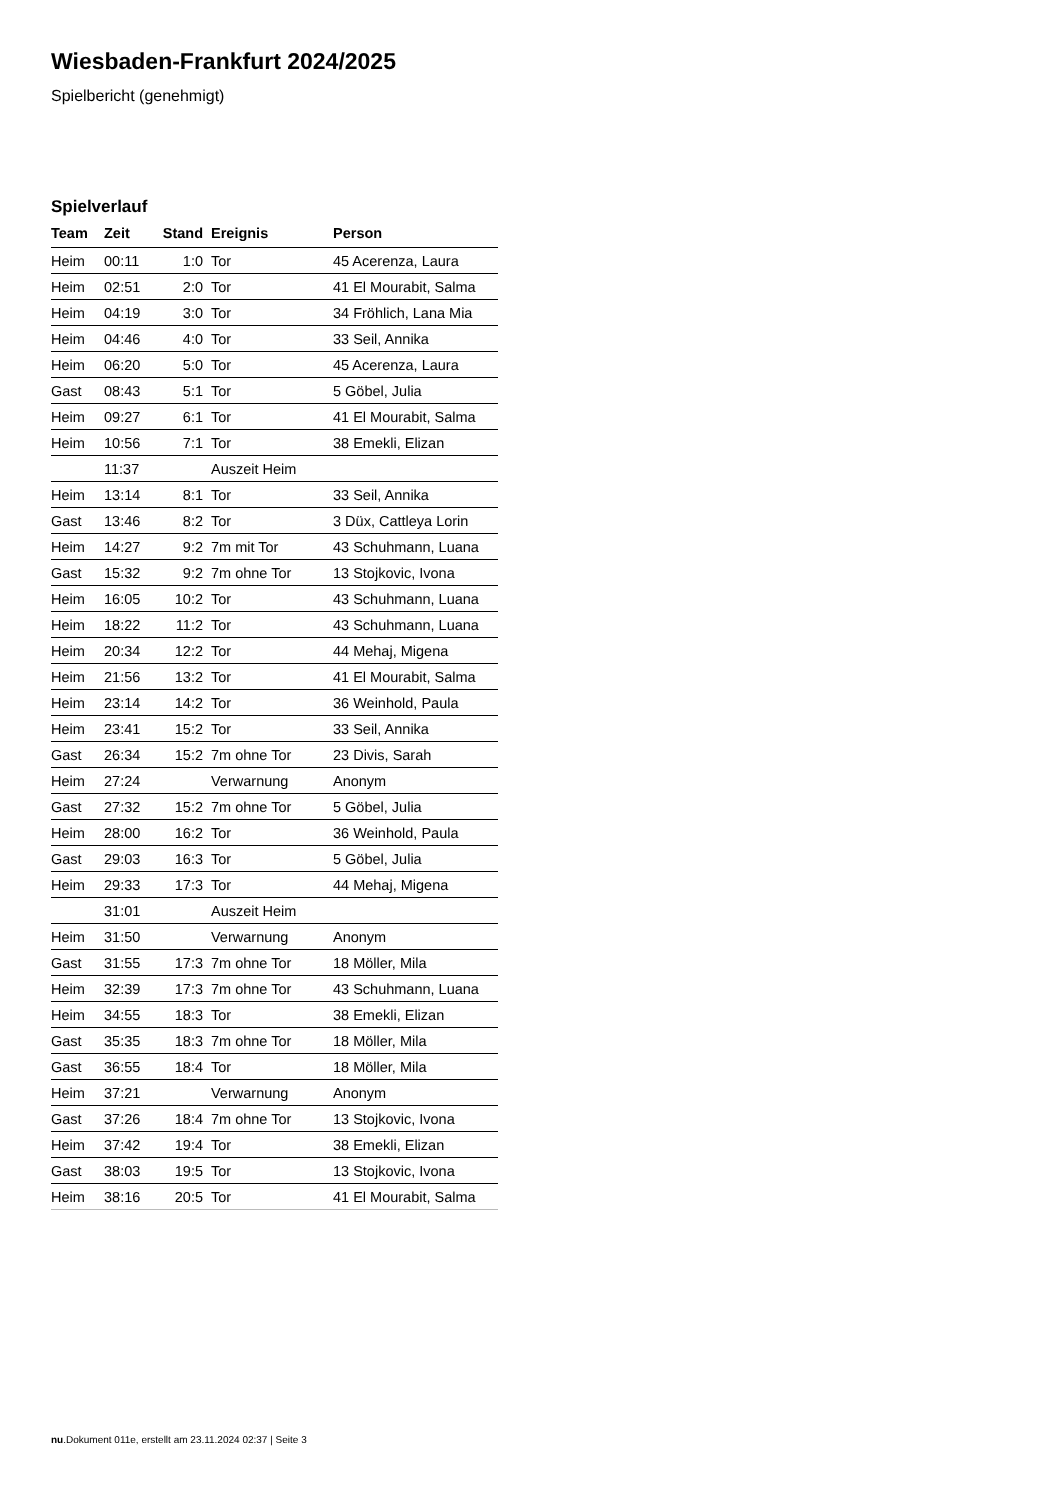Wiesbaden-Frankfurt 2024/2025
Spielbericht (genehmigt)
Spielverlauf
| Team | Zeit | Stand | Ereignis | Person |
| --- | --- | --- | --- | --- |
| Heim | 00:11 | 1:0 | Tor | 45 Acerenza, Laura |
| Heim | 02:51 | 2:0 | Tor | 41 El Mourabit, Salma |
| Heim | 04:19 | 3:0 | Tor | 34 Fröhlich, Lana Mia |
| Heim | 04:46 | 4:0 | Tor | 33 Seil, Annika |
| Heim | 06:20 | 5:0 | Tor | 45 Acerenza, Laura |
| Gast | 08:43 | 5:1 | Tor | 5 Göbel, Julia |
| Heim | 09:27 | 6:1 | Tor | 41 El Mourabit, Salma |
| Heim | 10:56 | 7:1 | Tor | 38 Emekli, Elizan |
| | 11:37 | | Auszeit Heim | |
| Heim | 13:14 | 8:1 | Tor | 33 Seil, Annika |
| Gast | 13:46 | 8:2 | Tor | 3 Düx, Cattleya Lorin |
| Heim | 14:27 | 9:2 | 7m mit Tor | 43 Schuhmann, Luana |
| Gast | 15:32 | 9:2 | 7m ohne Tor | 13 Stojkovic, Ivona |
| Heim | 16:05 | 10:2 | Tor | 43 Schuhmann, Luana |
| Heim | 18:22 | 11:2 | Tor | 43 Schuhmann, Luana |
| Heim | 20:34 | 12:2 | Tor | 44 Mehaj, Migena |
| Heim | 21:56 | 13:2 | Tor | 41 El Mourabit, Salma |
| Heim | 23:14 | 14:2 | Tor | 36 Weinhold, Paula |
| Heim | 23:41 | 15:2 | Tor | 33 Seil, Annika |
| Gast | 26:34 | 15:2 | 7m ohne Tor | 23 Divis, Sarah |
| Heim | 27:24 | | Verwarnung | Anonym |
| Gast | 27:32 | 15:2 | 7m ohne Tor | 5 Göbel, Julia |
| Heim | 28:00 | 16:2 | Tor | 36 Weinhold, Paula |
| Gast | 29:03 | 16:3 | Tor | 5 Göbel, Julia |
| Heim | 29:33 | 17:3 | Tor | 44 Mehaj, Migena |
| | 31:01 | | Auszeit Heim | |
| Heim | 31:50 | | Verwarnung | Anonym |
| Gast | 31:55 | 17:3 | 7m ohne Tor | 18 Möller, Mila |
| Heim | 32:39 | 17:3 | 7m ohne Tor | 43 Schuhmann, Luana |
| Heim | 34:55 | 18:3 | Tor | 38 Emekli, Elizan |
| Gast | 35:35 | 18:3 | 7m ohne Tor | 18 Möller, Mila |
| Gast | 36:55 | 18:4 | Tor | 18 Möller, Mila |
| Heim | 37:21 | | Verwarnung | Anonym |
| Gast | 37:26 | 18:4 | 7m ohne Tor | 13 Stojkovic, Ivona |
| Heim | 37:42 | 19:4 | Tor | 38 Emekli, Elizan |
| Gast | 38:03 | 19:5 | Tor | 13 Stojkovic, Ivona |
| Heim | 38:16 | 20:5 | Tor | 41 El Mourabit, Salma |
nu.Dokument 011e, erstellt am 23.11.2024 02:37 | Seite 3